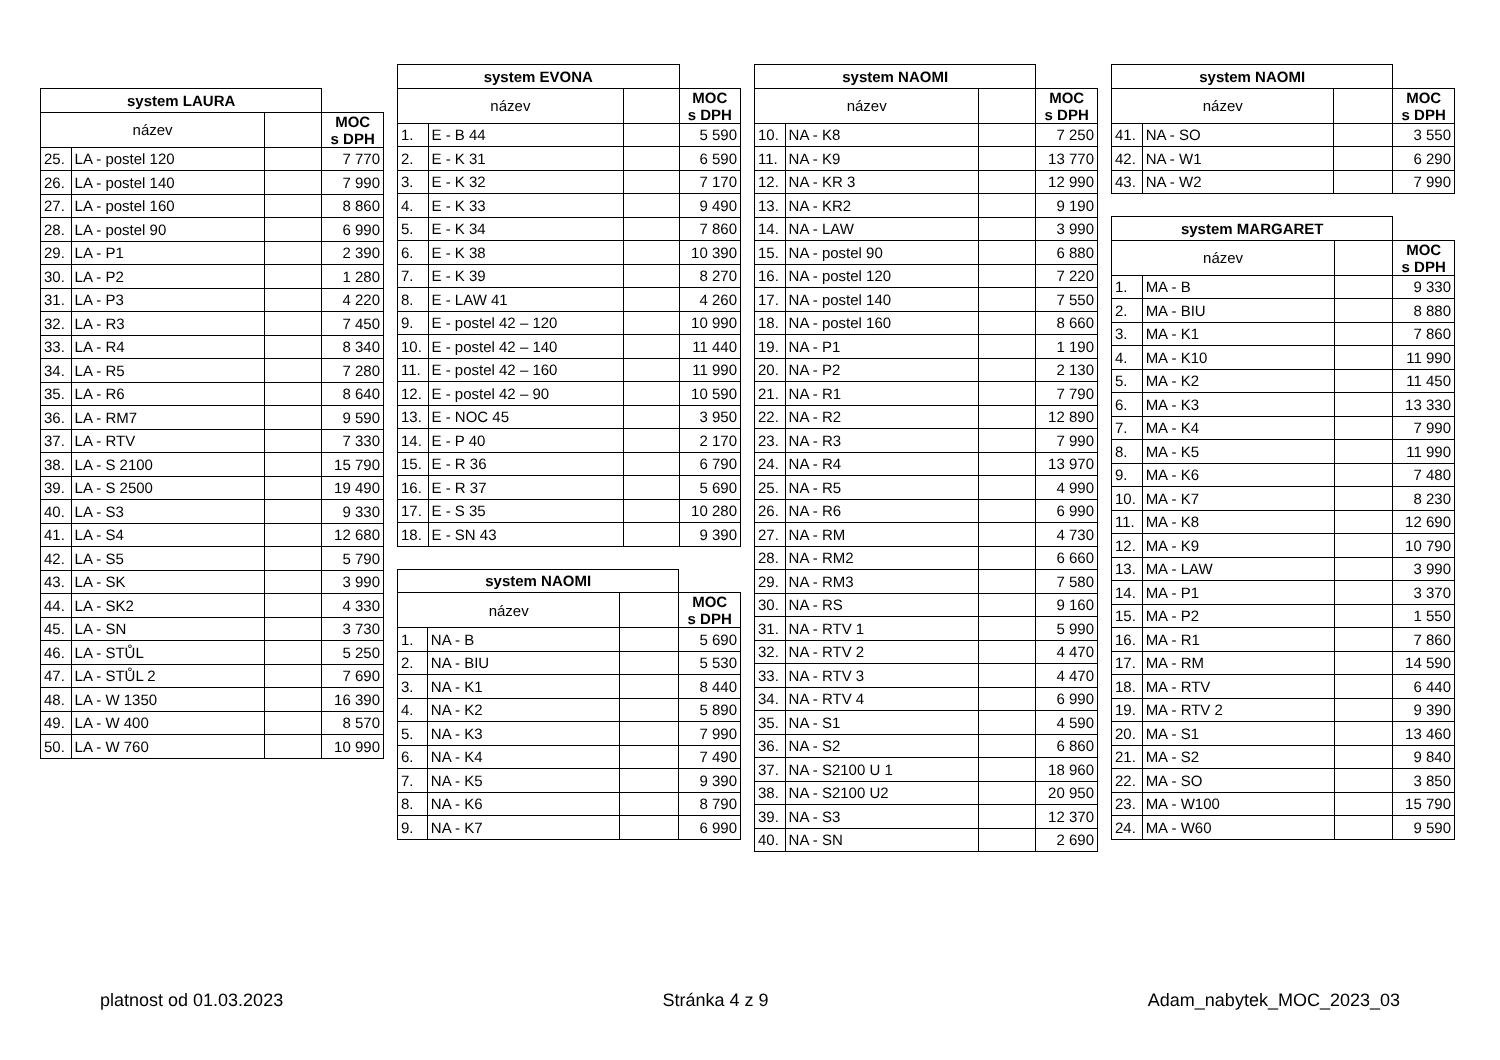| system LAURA | | | |
| název | | | MOC s DPH |
| 25. | LA - postel 120 | | 7 770 |
| 26. | LA - postel 140 | | 7 990 |
| 27. | LA - postel 160 | | 8 860 |
| 28. | LA - postel 90 | | 6 990 |
| 29. | LA - P1 | | 2 390 |
| 30. | LA - P2 | | 1 280 |
| 31. | LA - P3 | | 4 220 |
| 32. | LA - R3 | | 7 450 |
| 33. | LA - R4 | | 8 340 |
| 34. | LA - R5 | | 7 280 |
| 35. | LA - R6 | | 8 640 |
| 36. | LA - RM7 | | 9 590 |
| 37. | LA - RTV | | 7 330 |
| 38. | LA - S 2100 | | 15 790 |
| 39. | LA - S 2500 | | 19 490 |
| 40. | LA - S3 | | 9 330 |
| 41. | LA - S4 | | 12 680 |
| 42. | LA - S5 | | 5 790 |
| 43. | LA - SK | | 3 990 |
| 44. | LA - SK2 | | 4 330 |
| 45. | LA - SN | | 3 730 |
| 46. | LA - STŮL | | 5 250 |
| 47. | LA - STŮL 2 | | 7 690 |
| 48. | LA - W 1350 | | 16 390 |
| 49. | LA - W 400 | | 8 570 |
| 50. | LA - W 760 | | 10 990 |
| system EVONA | | | |
| název | | | MOC s DPH |
| 1. | E - B 44 | | 5 590 |
| 2. | E - K 31 | | 6 590 |
| 3. | E - K 32 | | 7 170 |
| 4. | E - K 33 | | 9 490 |
| 5. | E - K 34 | | 7 860 |
| 6. | E - K 38 | | 10 390 |
| 7. | E - K 39 | | 8 270 |
| 8. | E - LAW 41 | | 4 260 |
| 9. | E - postel 42 – 120 | | 10 990 |
| 10. | E - postel 42 – 140 | | 11 440 |
| 11. | E - postel 42 – 160 | | 11 990 |
| 12. | E - postel 42 – 90 | | 10 590 |
| 13. | E - NOC 45 | | 3 950 |
| 14. | E - P 40 | | 2 170 |
| 15. | E - R 36 | | 6 790 |
| 16. | E - R 37 | | 5 690 |
| 17. | E - S 35 | | 10 280 |
| 18. | E - SN 43 | | 9 390 |
| system NAOMI | | | |
| název | | | MOC s DPH |
| 1. | NA - B | | 5 690 |
| 2. | NA - BIU | | 5 530 |
| 3. | NA - K1 | | 8 440 |
| 4. | NA - K2 | | 5 890 |
| 5. | NA - K3 | | 7 990 |
| 6. | NA - K4 | | 7 490 |
| 7. | NA - K5 | | 9 390 |
| 8. | NA - K6 | | 8 790 |
| 9. | NA - K7 | | 6 990 |
| system NAOMI | | | |
| název | | | MOC s DPH |
| 10. | NA - K8 | | 7 250 |
| 11. | NA - K9 | | 13 770 |
| 12. | NA - KR 3 | | 12 990 |
| 13. | NA - KR2 | | 9 190 |
| 14. | NA - LAW | | 3 990 |
| 15. | NA - postel 90 | | 6 880 |
| 16. | NA - postel 120 | | 7 220 |
| 17. | NA - postel 140 | | 7 550 |
| 18. | NA - postel 160 | | 8 660 |
| 19. | NA - P1 | | 1 190 |
| 20. | NA - P2 | | 2 130 |
| 21. | NA - R1 | | 7 790 |
| 22. | NA - R2 | | 12 890 |
| 23. | NA - R3 | | 7 990 |
| 24. | NA - R4 | | 13 970 |
| 25. | NA - R5 | | 4 990 |
| 26. | NA - R6 | | 6 990 |
| 27. | NA - RM | | 4 730 |
| 28. | NA - RM2 | | 6 660 |
| 29. | NA - RM3 | | 7 580 |
| 30. | NA - RS | | 9 160 |
| 31. | NA - RTV 1 | | 5 990 |
| 32. | NA - RTV 2 | | 4 470 |
| 33. | NA - RTV 3 | | 4 470 |
| 34. | NA - RTV 4 | | 6 990 |
| 35. | NA - S1 | | 4 590 |
| 36. | NA - S2 | | 6 860 |
| 37. | NA - S2100 U 1 | | 18 960 |
| 38. | NA - S2100 U2 | | 20 950 |
| 39. | NA - S3 | | 12 370 |
| 40. | NA - SN | | 2 690 |
| system NAOMI | | | |
| název | | | MOC s DPH |
| 41. | NA - SO | | 3 550 |
| 42. | NA - W1 | | 6 290 |
| 43. | NA - W2 | | 7 990 |
| system MARGARET | | | |
| název | | | MOC s DPH |
| 1. | MA - B | | 9 330 |
| 2. | MA - BIU | | 8 880 |
| 3. | MA - K1 | | 7 860 |
| 4. | MA - K10 | | 11 990 |
| 5. | MA - K2 | | 11 450 |
| 6. | MA - K3 | | 13 330 |
| 7. | MA - K4 | | 7 990 |
| 8. | MA - K5 | | 11 990 |
| 9. | MA - K6 | | 7 480 |
| 10. | MA - K7 | | 8 230 |
| 11. | MA - K8 | | 12 690 |
| 12. | MA - K9 | | 10 790 |
| 13. | MA - LAW | | 3 990 |
| 14. | MA - P1 | | 3 370 |
| 15. | MA - P2 | | 1 550 |
| 16. | MA - R1 | | 7 860 |
| 17. | MA - RM | | 14 590 |
| 18. | MA - RTV | | 6 440 |
| 19. | MA - RTV 2 | | 9 390 |
| 20. | MA - S1 | | 13 460 |
| 21. | MA - S2 | | 9 840 |
| 22. | MA - SO | | 3 850 |
| 23. | MA - W100 | | 15 790 |
| 24. | MA - W60 | | 9 590 |
platnost od 01.03.2023 Stránka 4 z 9 Adam_nabytek_MOC_2023_03